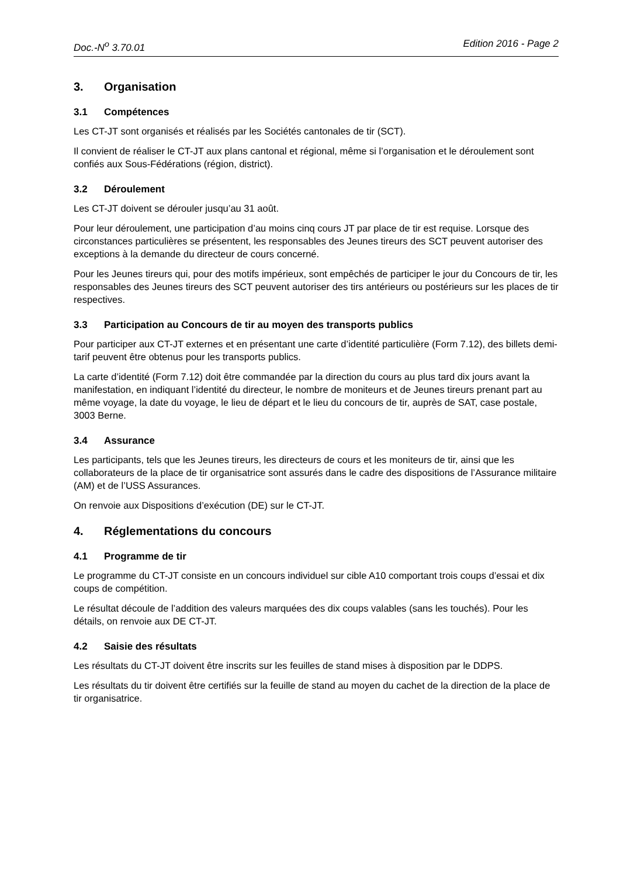Doc.-N<sup>o</sup> 3.70.01 Edition 2016 - Page 2
3. Organisation
3.1 Compétences
Les CT-JT sont organisés et réalisés par les Sociétés cantonales de tir (SCT).
Il convient de réaliser le CT-JT aux plans cantonal et régional, même si l’organisation et le déroulement sont confiés aux Sous-Fédérations (région, district).
3.2 Déroulement
Les CT-JT doivent se dérouler jusqu’au 31 août.
Pour leur déroulement, une participation d’au moins cinq cours JT par place de tir est requise. Lorsque des circonstances particulières se présentent, les responsables des Jeunes tireurs des SCT peuvent autoriser des exceptions à la demande du directeur de cours concerné.
Pour les Jeunes tireurs qui, pour des motifs impérieux, sont empêchés de participer le jour du Concours de tir, les responsables des Jeunes tireurs des SCT peuvent autoriser des tirs antérieurs ou postérieurs sur les places de tir respectives.
3.3 Participation au Concours de tir au moyen des transports publics
Pour participer aux CT-JT externes et en présentant une carte d’identité particulière (Form 7.12), des billets demi-tarif peuvent être obtenus pour les transports publics.
La carte d’identité (Form 7.12) doit être commandée par la direction du cours au plus tard dix jours avant la manifestation, en indiquant l’identité du directeur, le nombre de moniteurs et de Jeunes tireurs prenant part au même voyage, la date du voyage, le lieu de départ et le lieu du concours de tir, auprès de SAT, case postale, 3003 Berne.
3.4 Assurance
Les participants, tels que les Jeunes tireurs, les directeurs de cours et les moniteurs de tir, ainsi que les collaborateurs de la place de tir organisatrice sont assurés dans le cadre des dispositions de l’Assurance militaire (AM) et de l’USS Assurances.
On renvoie aux Dispositions d’exécution (DE) sur le CT-JT.
4. Réglementations du concours
4.1 Programme de tir
Le programme du CT-JT consiste en un concours individuel sur cible A10 comportant trois coups d’essai et dix coups de compétition.
Le résultat découle de l’addition des valeurs marquées des dix coups valables (sans les touchés). Pour les détails, on renvoie aux DE CT-JT.
4.2 Saisie des résultats
Les résultats du CT-JT doivent être inscrits sur les feuilles de stand mises à disposition par le DDPS.
Les résultats du tir doivent être certifiés sur la feuille de stand au moyen du cachet de la direction de la place de tir organisatrice.